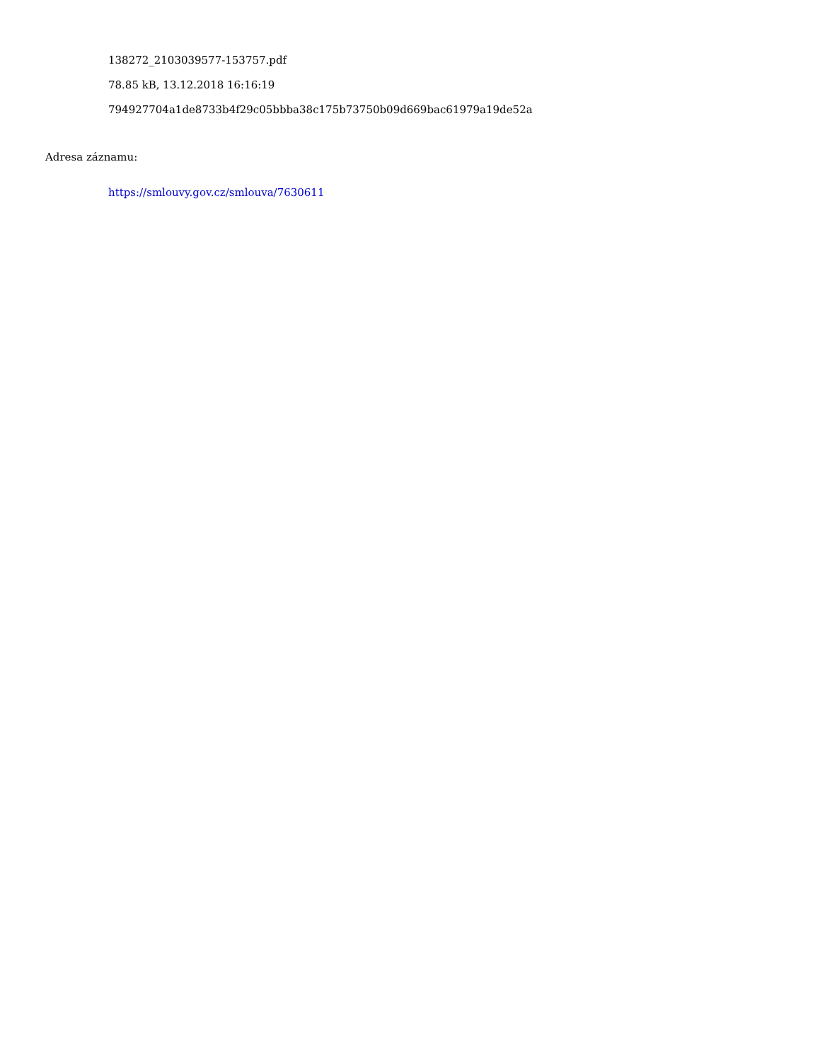138272_2103039577-153757.pdf
78.85 kB, 13.12.2018 16:16:19
794927704a1de8733b4f29c05bbba38c175b73750b09d669bac61979a19de52a
Adresa záznamu:
https://smlouvy.gov.cz/smlouva/7630611